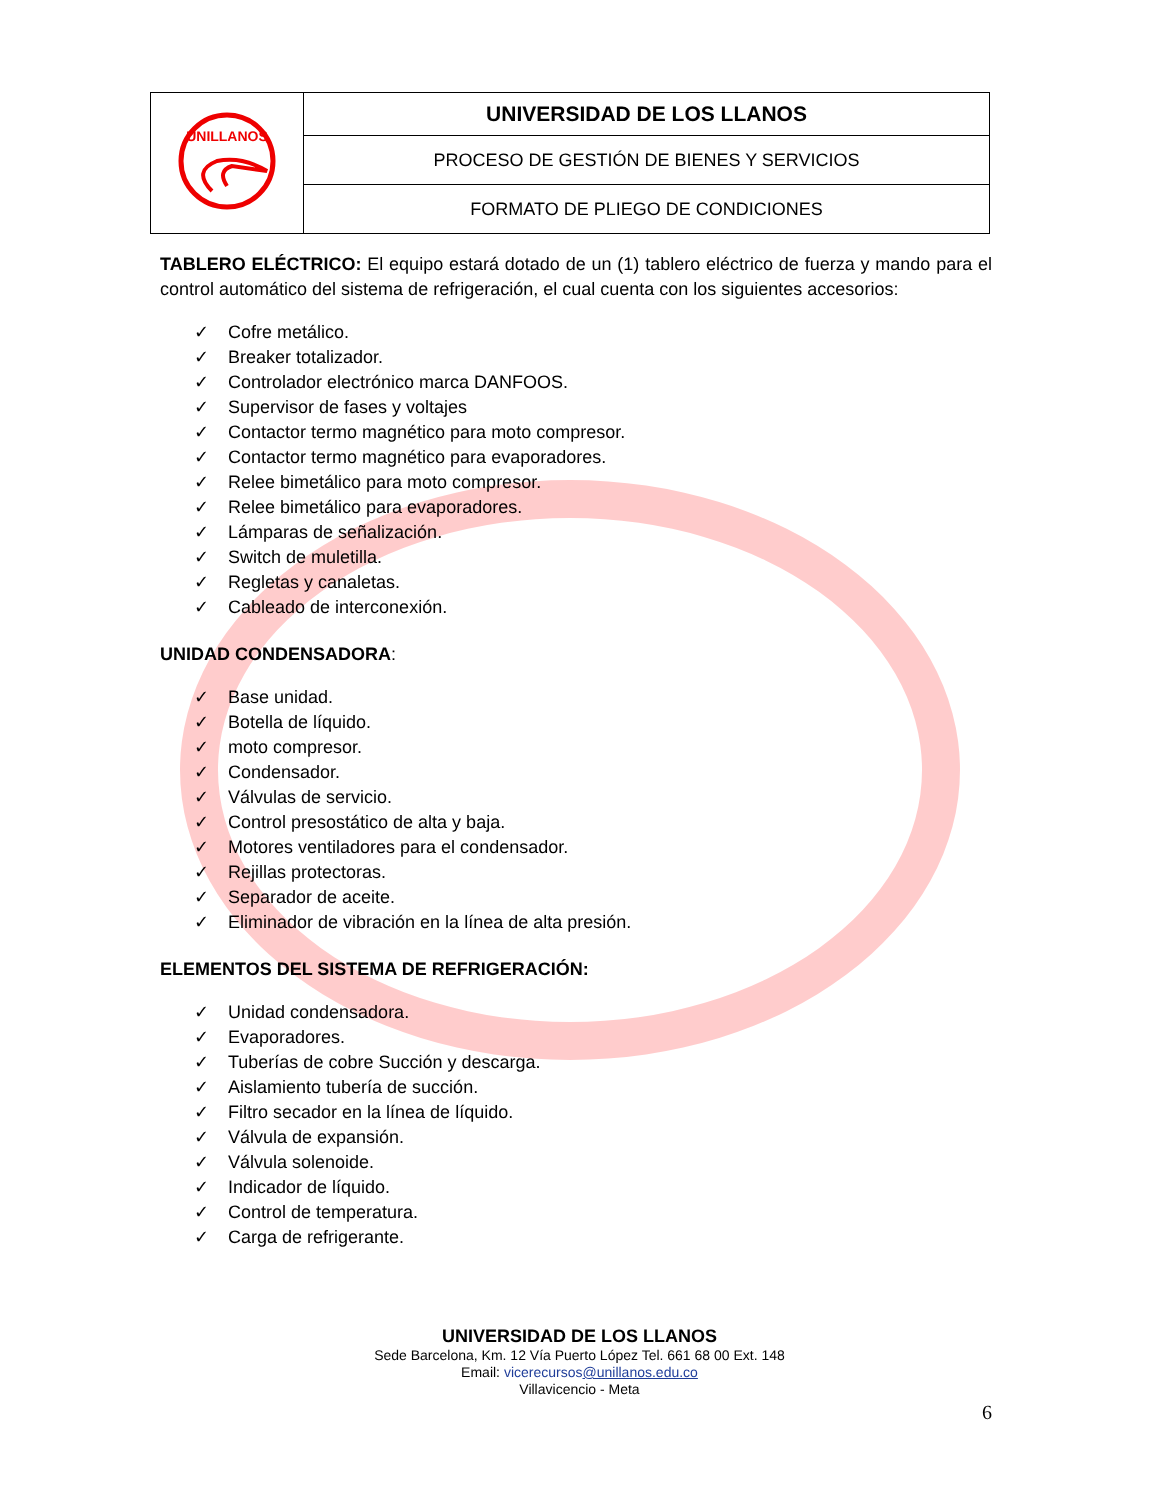| UNILLANOS | UNIVERSIDAD DE LOS LLANOS |
| | PROCESO DE GESTIÓN DE BIENES Y SERVICIOS |
| | FORMATO DE PLIEGO DE CONDICIONES |
TABLERO ELÉCTRICO: El equipo estará dotado de un (1) tablero eléctrico de fuerza y mando para el control automático del sistema de refrigeración, el cual cuenta con los siguientes accesorios:
✓ Cofre metálico.
✓ Breaker totalizador.
✓ Controlador electrónico marca DANFOOS.
✓ Supervisor de fases y voltajes
✓ Contactor termo magnético para moto compresor.
✓ Contactor termo magnético para evaporadores.
✓ Relee bimetálico para moto compresor.
✓ Relee bimetálico para evaporadores.
✓ Lámparas de señalización.
✓ Switch de muletilla.
✓ Regletas y canaletas.
✓ Cableado de interconexión.
UNIDAD CONDENSADORA:
✓ Base unidad.
✓ Botella de líquido.
✓ moto compresor.
✓ Condensador.
✓ Válvulas de servicio.
✓ Control presostático de alta y baja.
✓ Motores ventiladores para el condensador.
✓ Rejillas protectoras.
✓ Separador de aceite.
✓ Eliminador de vibración en la línea de alta presión.
ELEMENTOS DEL SISTEMA DE REFRIGERACIÓN:
✓ Unidad condensadora.
✓ Evaporadores.
✓ Tuberías de cobre Succión y descarga.
✓ Aislamiento tubería de succión.
✓ Filtro secador en la línea de líquido.
✓ Válvula de expansión.
✓ Válvula solenoide.
✓ Indicador de líquido.
✓ Control de temperatura.
✓ Carga de refrigerante.
UNIVERSIDAD DE LOS LLANOS
Sede Barcelona, Km. 12 Vía Puerto López Tel. 661 68 00 Ext. 148
Email: vicerecursos@unillanos.edu.co
Villavicencio - Meta
6